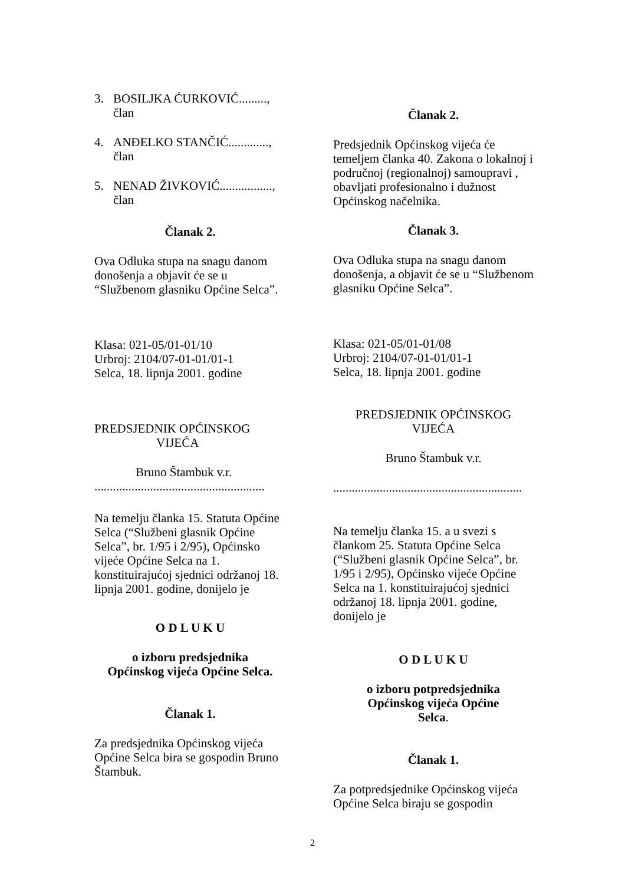3. BOSILJKA ĆURKOVIĆ.........,
član
4. ANĐELKO STANČIĆ.............,
član
5. NENAD ŽIVKOVIĆ.................,
član
Članak 2.
Ova Odluka stupa na snagu danom donošenja a objavit će se u “Službenom glasniku Općine Selca”.
Klasa: 021-05/01-01/10
Urbroj: 2104/07-01-01/01-1
Selca, 18. lipnja 2001. godine
PREDSJEDNIK OPĆINSKOG
VIJEĆA
Bruno Štambuk v.r.
.......................................................
Na temelju članka 15. Statuta Općine Selca (“Službeni glasnik Općine Selca”, br. 1/95 i 2/95), Općinsko vijeće Općine Selca na 1. konstituirajućoj sjednici održanoj 18. lipnja 2001. godine, donijelo je
O D L U K U
o izboru predsjednika
Općinskog vijeća Općine Selca.
Članak 1.
Za predsjednika Općinskog vijeća Općine Selca bira se gospodin Bruno Štambuk.
Članak 2.
Predsjednik Općinskog vijeća će temeljem članka 40. Zakona o lokalnoj i područnoj (regionalnoj) samoupravi , obavljati profesionalno i dužnost Općinskog načelnika.
Članak 3.
Ova Odluka stupa na snagu danom donošenja, a objavit će se u “Službenom glasniku Općine Selca”.
Klasa: 021-05/01-01/08
Urbroj: 2104/07-01-01/01-1
Selca, 18. lipnja 2001. godine
PREDSJEDNIK OPĆINSKOG
VIJEĆA
Bruno Štambuk v.r.
.............................................................
Na temelju članka 15. a u svezi s člankom 25. Statuta Općine Selca (“Službeni glasnik Općine Selca”, br. 1/95 i 2/95), Općinsko vijeće Općine Selca na 1. konstituirajućoj sjednici održanoj 18. lipnja 2001. godine, donijelo je
O D L U K U
o izboru potpredsjednika
Općinskog vijeća Općine
Selca.
Članak 1.
Za potpredsjednike Općinskog vijeća Općine Selca biraju se gospodin
2